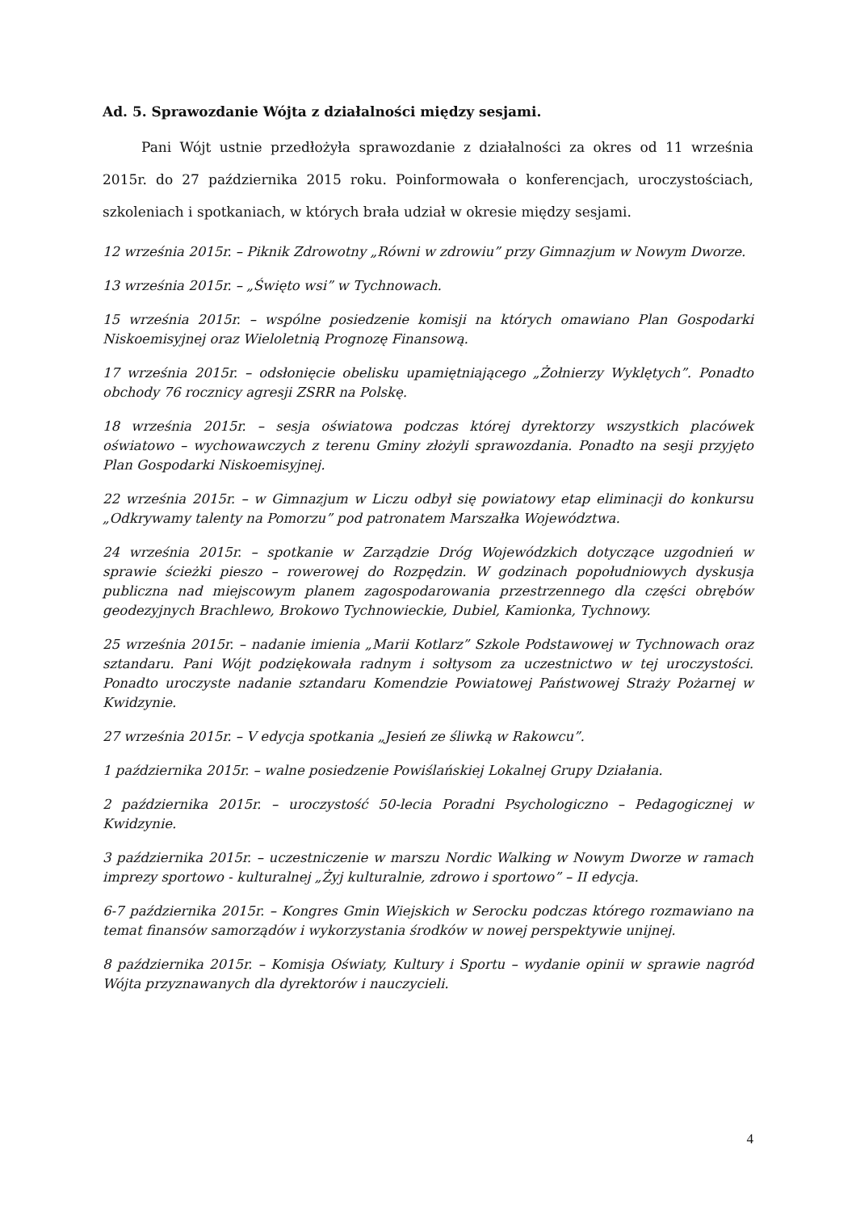Ad. 5. Sprawozdanie Wójta z działalności między sesjami.
Pani Wójt ustnie przedłożyła sprawozdanie z działalności za okres od 11 września 2015r. do 27 października 2015 roku. Poinformowała o konferencjach, uroczystościach, szkoleniach i spotkaniach, w których brała udział w okresie między sesjami.
12 września 2015r. – Piknik Zdrowotny „Równi w zdrowiu” przy Gimnazjum w Nowym Dworze.
13 września 2015r. – „Święto wsi” w Tychnowach.
15 września 2015r. – wspólne posiedzenie komisji na których omawiano Plan Gospodarki Niskoemisyjnej oraz Wieloletnią Prognozę Finansową.
17 września 2015r. – odsłonięcie obelisku upamiętniającego „Żołnierzy Wyklętych”. Ponadto obchody 76 rocznicy agresji ZSRR na Polskę.
18 września 2015r. – sesja oświatowa podczas której dyrektorzy wszystkich placówek oświatowo – wychowawczych z terenu Gminy złożyli sprawozdania. Ponadto na sesji przyjęto Plan Gospodarki Niskoemisyjnej.
22 września 2015r. – w Gimnazjum w Liczu odbył się powiatowy etap eliminacji do konkursu „Odkrywamy talenty na Pomorzu” pod patronatem Marszałka Województwa.
24 września 2015r. – spotkanie w Zarządzie Dróg Wojewódzkich dotyczące uzgodnień w sprawie ścieżki pieszo – rowerowej do Rozpędzin. W godzinach popołudniowych dyskusja publiczna nad miejscowym planem zagospodarowania przestrzennego dla części obrębów geodezyjnych Brachlewo, Brokowo Tychnowieckie, Dubiel, Kamionka, Tychnowy.
25 września 2015r. – nadanie imienia „Marii Kotlarz” Szkole Podstawowej w Tychnowach oraz sztandaru. Pani Wójt podziękowała radnym i sołtysom za uczestnictwo w tej uroczystości. Ponadto uroczyste nadanie sztandaru Komendzie Powiatowej Państwowej Straży Pożarnej w Kwidzynie.
27 września 2015r. – V edycja spotkania „Jesień ze śliwką w Rakowcu”.
1 października 2015r. – walne posiedzenie Powiślańskiej Lokalnej Grupy Działania.
2 października 2015r. – uroczystość 50-lecia Poradni Psychologiczno – Pedagogicznej w Kwidzynie.
3 października 2015r. – uczestniczenie w marszu Nordic Walking w Nowym Dworze w ramach imprezy sportowo - kulturalnej „Żyj kulturalnie, zdrowo i sportowo” – II edycja.
6-7 października 2015r. – Kongres Gmin Wiejskich w Serocku podczas którego rozmawiano na temat finansów samorządów i wykorzystania środków w nowej perspektywie unijnej.
8 października 2015r. – Komisja Oświaty, Kultury i Sportu – wydanie opinii w sprawie nagród Wójta przyznawanych dla dyrektorów i nauczycieli.
4